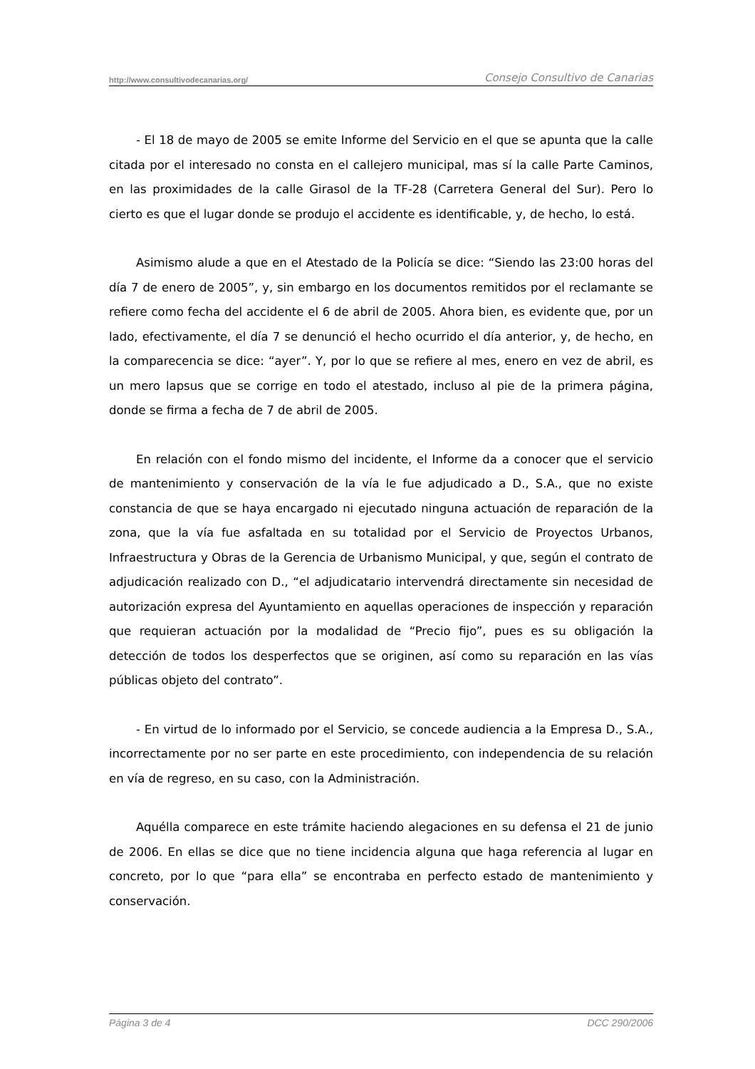http://www.consultivodecanarias.org/ Consejo Consultivo de Canarias
- El 18 de mayo de 2005 se emite Informe del Servicio en el que se apunta que la calle citada por el interesado no consta en el callejero municipal, mas sí la calle Parte Caminos, en las proximidades de la calle Girasol de la TF-28 (Carretera General del Sur). Pero lo cierto es que el lugar donde se produjo el accidente es identificable, y, de hecho, lo está.
Asimismo alude a que en el Atestado de la Policía se dice: “Siendo las 23:00 horas del día 7 de enero de 2005”, y, sin embargo en los documentos remitidos por el reclamante se refiere como fecha del accidente el 6 de abril de 2005. Ahora bien, es evidente que, por un lado, efectivamente, el día 7 se denunció el hecho ocurrido el día anterior, y, de hecho, en la comparecencia se dice: “ayer”. Y, por lo que se refiere al mes, enero en vez de abril, es un mero lapsus que se corrige en todo el atestado, incluso al pie de la primera página, donde se firma a fecha de 7 de abril de 2005.
En relación con el fondo mismo del incidente, el Informe da a conocer que el servicio de mantenimiento y conservación de la vía le fue adjudicado a D., S.A., que no existe constancia de que se haya encargado ni ejecutado ninguna actuación de reparación de la zona, que la vía fue asfaltada en su totalidad por el Servicio de Proyectos Urbanos, Infraestructura y Obras de la Gerencia de Urbanismo Municipal, y que, según el contrato de adjudicación realizado con D., “el adjudicatario intervendrá directamente sin necesidad de autorización expresa del Ayuntamiento en aquellas operaciones de inspección y reparación que requieran actuación por la modalidad de “Precio fijo”, pues es su obligación la detección de todos los desperfectos que se originen, así como su reparación en las vías públicas objeto del contrato”.
- En virtud de lo informado por el Servicio, se concede audiencia a la Empresa D., S.A., incorrectamente por no ser parte en este procedimiento, con independencia de su relación en vía de regreso, en su caso, con la Administración.
Aquélla comparece en este trámite haciendo alegaciones en su defensa el 21 de junio de 2006. En ellas se dice que no tiene incidencia alguna que haga referencia al lugar en concreto, por lo que “para ella” se encontraba en perfecto estado de mantenimiento y conservación.
Página 3 de 4 DCC 290/2006